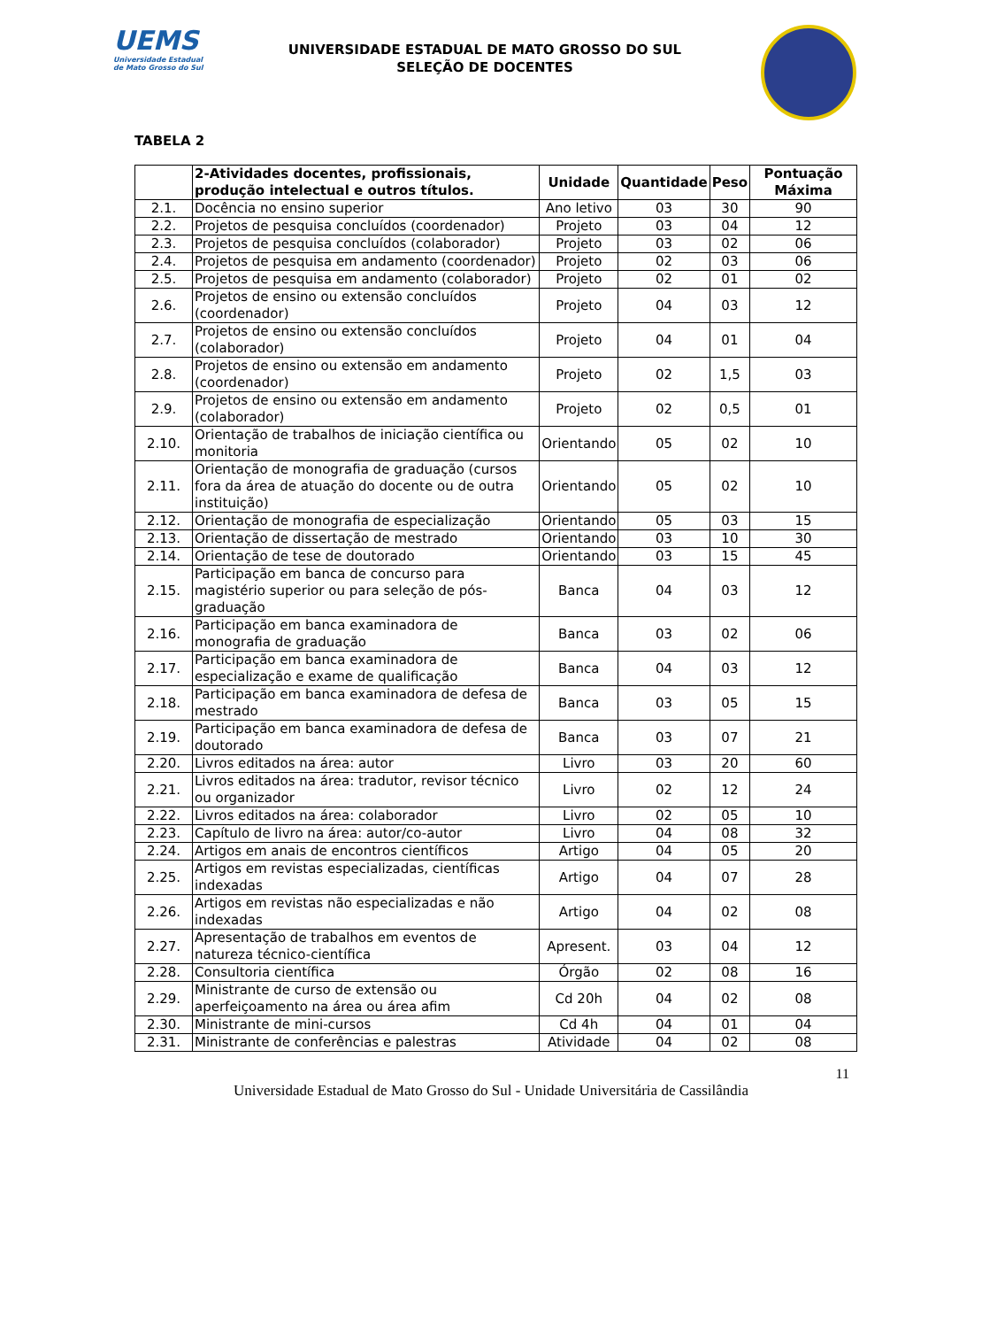UEMS
Universidade Estadual de Mato Grosso do Sul
UNIVERSIDADE ESTADUAL DE MATO GROSSO DO SUL
SELEÇÃO DE DOCENTES
TABELA 2
| | 2-Atividades docentes, profissionais, produção intelectual e outros títulos. | Unidade | Quantidade | Peso | Pontuação Máxima |
| --- | --- | --- | --- | --- | --- |
| 2.1. | Docência no ensino superior | Ano letivo | 03 | 30 | 90 |
| 2.2. | Projetos de pesquisa concluídos (coordenador) | Projeto | 03 | 04 | 12 |
| 2.3. | Projetos de pesquisa concluídos (colaborador) | Projeto | 03 | 02 | 06 |
| 2.4. | Projetos de pesquisa em andamento (coordenador) | Projeto | 02 | 03 | 06 |
| 2.5. | Projetos de pesquisa em andamento (colaborador) | Projeto | 02 | 01 | 02 |
| 2.6. | Projetos de ensino ou extensão concluídos (coordenador) | Projeto | 04 | 03 | 12 |
| 2.7. | Projetos de ensino ou extensão concluídos (colaborador) | Projeto | 04 | 01 | 04 |
| 2.8. | Projetos de ensino ou extensão em andamento (coordenador) | Projeto | 02 | 1,5 | 03 |
| 2.9. | Projetos de ensino ou extensão em andamento (colaborador) | Projeto | 02 | 0,5 | 01 |
| 2.10. | Orientação de trabalhos de iniciação científica ou monitoria | Orientando | 05 | 02 | 10 |
| 2.11. | Orientação de monografia de graduação (cursos fora da área de atuação do docente ou de outra instituição) | Orientando | 05 | 02 | 10 |
| 2.12. | Orientação de monografia de especialização | Orientando | 05 | 03 | 15 |
| 2.13. | Orientação de dissertação de mestrado | Orientando | 03 | 10 | 30 |
| 2.14. | Orientação de tese de doutorado | Orientando | 03 | 15 | 45 |
| 2.15. | Participação em banca de concurso para magistério superior ou para seleção de pós-graduação | Banca | 04 | 03 | 12 |
| 2.16. | Participação em banca examinadora de monografia de graduação | Banca | 03 | 02 | 06 |
| 2.17. | Participação em banca examinadora de especialização e exame de qualificação | Banca | 04 | 03 | 12 |
| 2.18. | Participação em banca examinadora de defesa de mestrado | Banca | 03 | 05 | 15 |
| 2.19. | Participação em banca examinadora de defesa de doutorado | Banca | 03 | 07 | 21 |
| 2.20. | Livros editados na área: autor | Livro | 03 | 20 | 60 |
| 2.21. | Livros editados na área: tradutor, revisor técnico ou organizador | Livro | 02 | 12 | 24 |
| 2.22. | Livros editados na área: colaborador | Livro | 02 | 05 | 10 |
| 2.23. | Capítulo de livro na área: autor/co-autor | Livro | 04 | 08 | 32 |
| 2.24. | Artigos em anais de encontros científicos | Artigo | 04 | 05 | 20 |
| 2.25. | Artigos em revistas especializadas, científicas indexadas | Artigo | 04 | 07 | 28 |
| 2.26. | Artigos em revistas não especializadas e não indexadas | Artigo | 04 | 02 | 08 |
| 2.27. | Apresentação de trabalhos em eventos de natureza técnico-científica | Apresent. | 03 | 04 | 12 |
| 2.28. | Consultoria científica | Órgão | 02 | 08 | 16 |
| 2.29. | Ministrante de curso de extensão ou aperfeiçoamento na área ou área afim | Cd 20h | 04 | 02 | 08 |
| 2.30. | Ministrante de mini-cursos | Cd 4h | 04 | 01 | 04 |
| 2.31. | Ministrante de conferências e palestras | Atividade | 04 | 02 | 08 |
11
Universidade Estadual de Mato Grosso do Sul - Unidade Universitária de Cassilândia